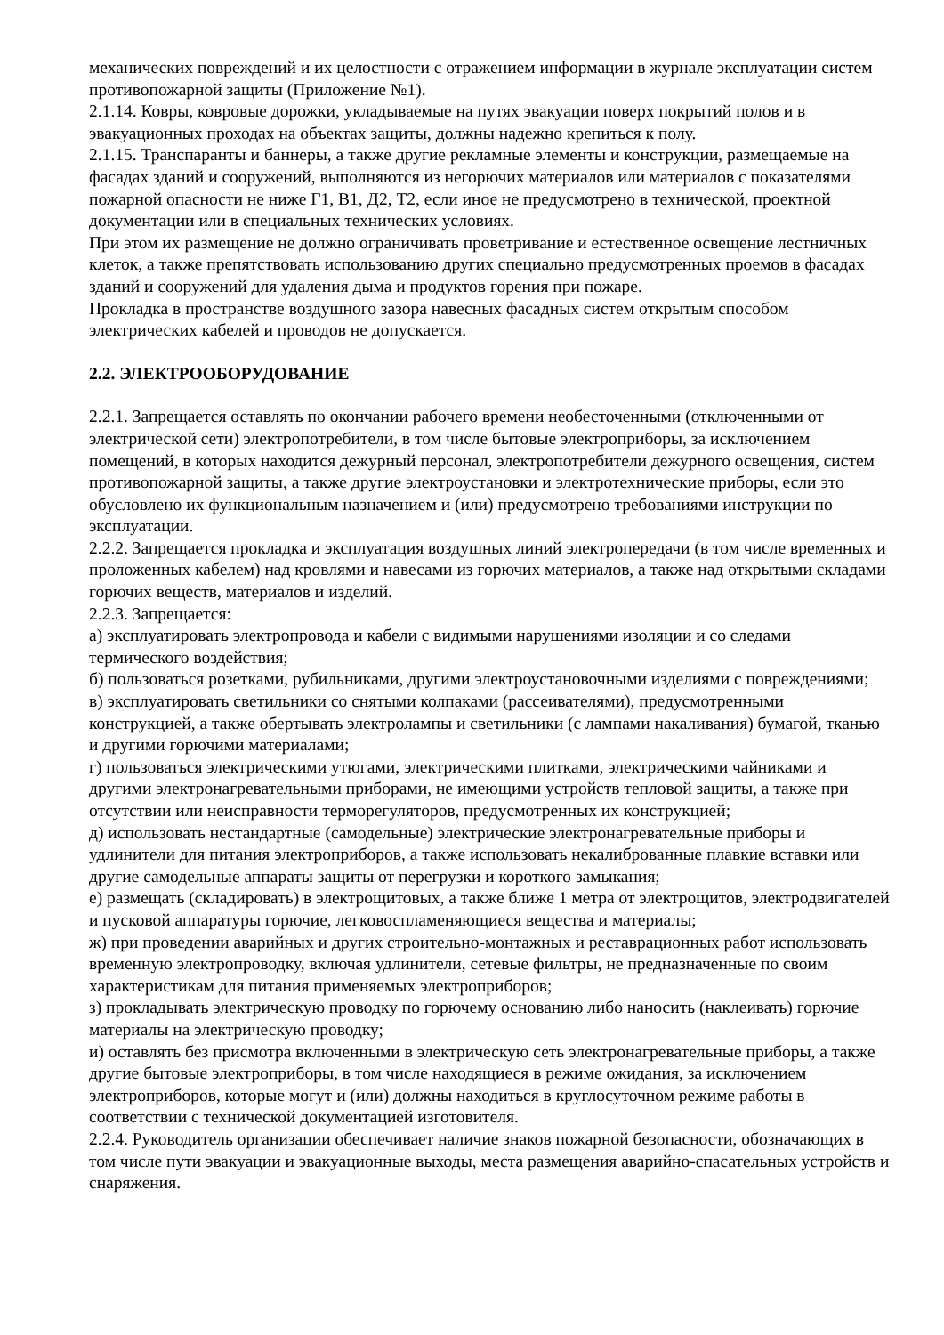механических повреждений и их целостности с отражением информации в журнале эксплуатации систем противопожарной защиты (Приложение №1).
2.1.14. Ковры, ковровые дорожки, укладываемые на путях эвакуации поверх покрытий полов и в эвакуационных проходах на объектах защиты, должны надежно крепиться к полу.
2.1.15. Транспаранты и баннеры, а также другие рекламные элементы и конструкции, размещаемые на фасадах зданий и сооружений, выполняются из негорючих материалов или материалов с показателями пожарной опасности не ниже Г1, В1, Д2, Т2, если иное не предусмотрено в технической, проектной документации или в специальных технических условиях.
При этом их размещение не должно ограничивать проветривание и естественное освещение лестничных клеток, а также препятствовать использованию других специально предусмотренных проемов в фасадах зданий и сооружений для удаления дыма и продуктов горения при пожаре.
Прокладка в пространстве воздушного зазора навесных фасадных систем открытым способом электрических кабелей и проводов не допускается.
2.2. ЭЛЕКТРООБОРУДОВАНИЕ
2.2.1. Запрещается оставлять по окончании рабочего времени необесточенными (отключенными от электрической сети) электропотребители, в том числе бытовые электроприборы, за исключением помещений, в которых находится дежурный персонал, электропотребители дежурного освещения, систем противопожарной защиты, а также другие электроустановки и электротехнические приборы, если это обусловлено их функциональным назначением и (или) предусмотрено требованиями инструкции по эксплуатации.
2.2.2. Запрещается прокладка и эксплуатация воздушных линий электропередачи (в том числе временных и проложенных кабелем) над кровлями и навесами из горючих материалов, а также над открытыми складами горючих веществ, материалов и изделий.
2.2.3. Запрещается:
а) эксплуатировать электропровода и кабели с видимыми нарушениями изоляции и со следами термического воздействия;
б) пользоваться розетками, рубильниками, другими электроустановочными изделиями с повреждениями;
в) эксплуатировать светильники со снятыми колпаками (рассеивателями), предусмотренными конструкцией, а также обертывать электролампы и светильники (с лампами накаливания) бумагой, тканью и другими горючими материалами;
г) пользоваться электрическими утюгами, электрическими плитками, электрическими чайниками и другими электронагревательными приборами, не имеющими устройств тепловой защиты, а также при отсутствии или неисправности терморегуляторов, предусмотренных их конструкцией;
д) использовать нестандартные (самодельные) электрические электронагревательные приборы и удлинители для питания электроприборов, а также использовать некалиброванные плавкие вставки или другие самодельные аппараты защиты от перегрузки и короткого замыкания;
е) размещать (складировать) в электрощитовых, а также ближе 1 метра от электрощитов, электродвигателей и пусковой аппаратуры горючие, легковоспламеняющиеся вещества и материалы;
ж) при проведении аварийных и других строительно-монтажных и реставрационных работ использовать временную электропроводку, включая удлинители, сетевые фильтры, не предназначенные по своим характеристикам для питания применяемых электроприборов;
з) прокладывать электрическую проводку по горючему основанию либо наносить (наклеивать) горючие материалы на электрическую проводку;
и) оставлять без присмотра включенными в электрическую сеть электронагревательные приборы, а также другие бытовые электроприборы, в том числе находящиеся в режиме ожидания, за исключением электроприборов, которые могут и (или) должны находиться в круглосуточном режиме работы в соответствии с технической документацией изготовителя.
2.2.4. Руководитель организации обеспечивает наличие знаков пожарной безопасности, обозначающих в том числе пути эвакуации и эвакуационные выходы, места размещения аварийно-спасательных устройств и снаряжения.